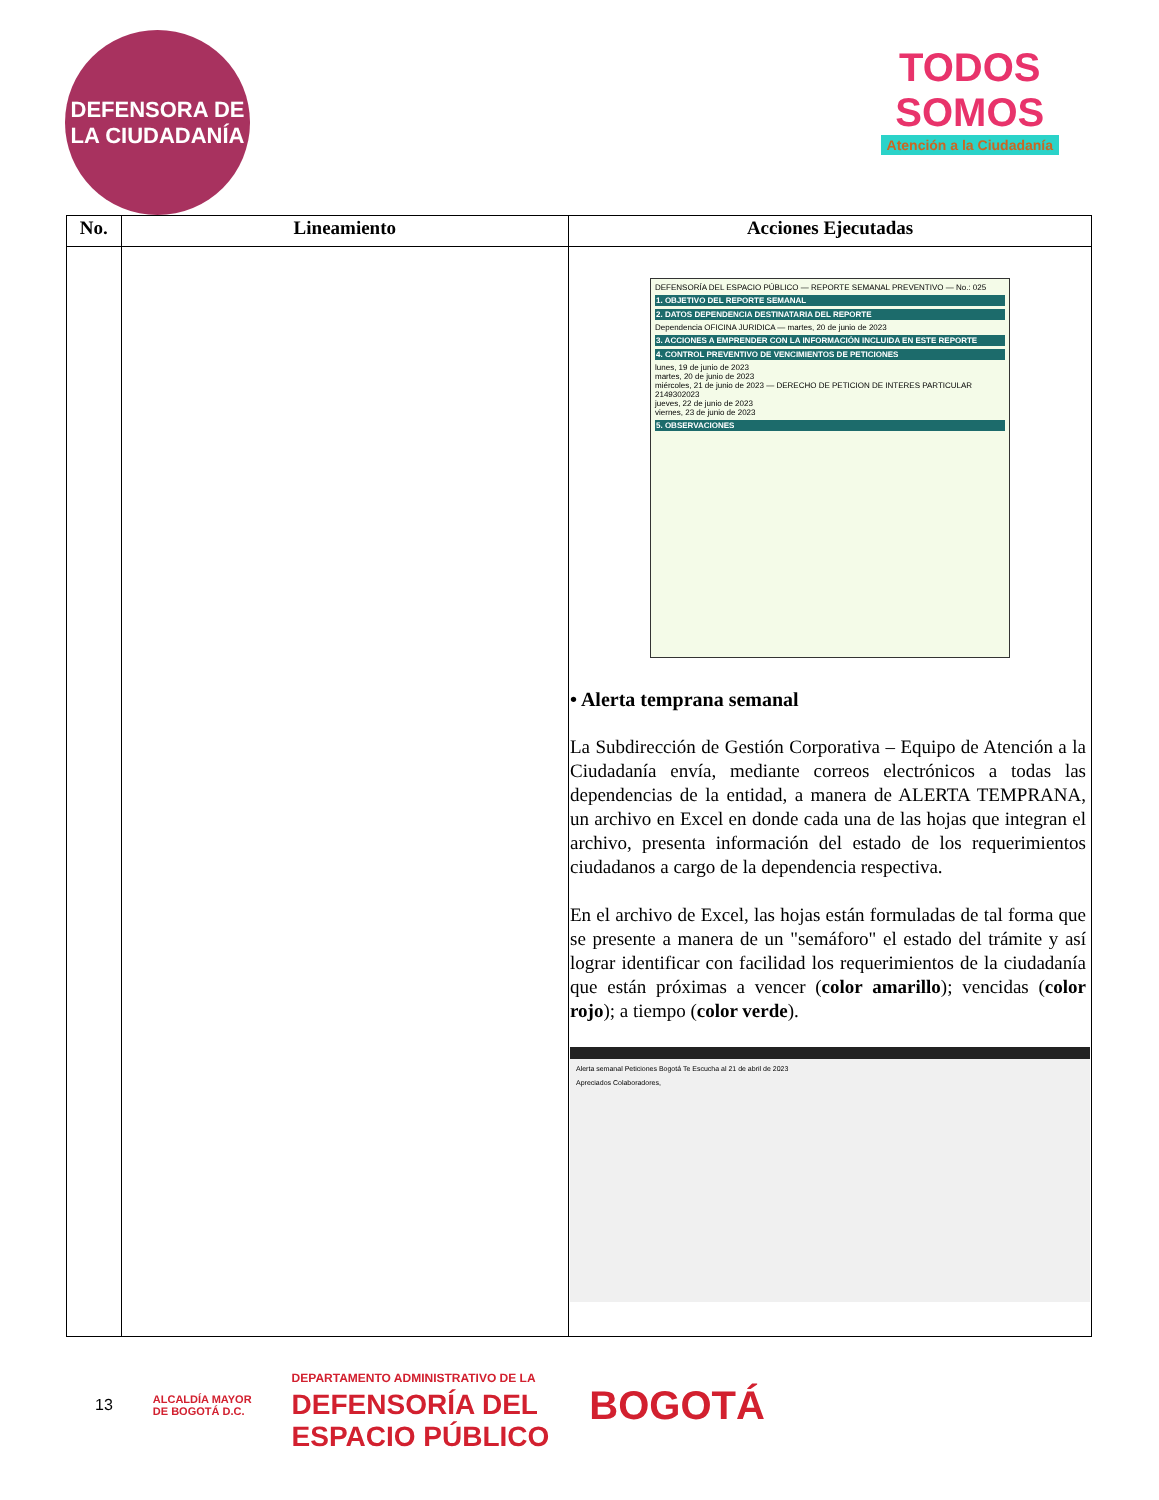DEFENSORA DE LA CIUDADANÍA
TODOS
SOMOS
Atención a la Ciudadanía
| No. | Lineamiento | Acciones Ejecutadas |
| --- | --- | --- |
| | | DEFENSORÍA DEL ESPACIO PÚBLICO — REPORTE SEMANAL PREVENTIVO — No.: 025 1. OBJETIVO DEL REPORTE SEMANAL 2. DATOS DEPENDENCIA DESTINATARIA DEL REPORTE Dependencia OFICINA JURIDICA — martes, 20 de junio de 2023 3. ACCIONES A EMPRENDER CON LA INFORMACIÓN INCLUIDA EN ESTE REPORTE 4. CONTROL PREVENTIVO DE VENCIMIENTOS DE PETICIONES lunes, 19 de junio de 2023 martes, 20 de junio de 2023 miércoles, 21 de junio de 2023 — DERECHO DE PETICION DE INTERES PARTICULAR 2149302023 jueves, 22 de junio de 2023 viernes, 23 de junio de 2023 5. OBSERVACIONES • Alerta temprana semanal La Subdirección de Gestión Corporativa – Equipo de Atención a la Ciudadanía envía, mediante correos electrónicos a todas las dependencias de la entidad, a manera de ALERTA TEMPRANA, un archivo en Excel en donde cada una de las hojas que integran el archivo, presenta información del estado de los requerimientos ciudadanos a cargo de la dependencia respectiva. En el archivo de Excel, las hojas están formuladas de tal forma que se presente a manera de un "semáforo" el estado del trámite y así lograr identificar con facilidad los requerimientos de la ciudadanía que están próximas a vencer ( color amarillo ); vencidas ( color rojo ); a tiempo ( color verde ). Alerta semanal Peticiones Bogotá Te Escucha al 21 de abril de 2023 Apreciados Colaboradores, |
13 ALCALDÍA MAYOR
DE BOGOTÁ D.C. DEPARTAMENTO ADMINISTRATIVO DE LA
DEFENSORÍA DEL
ESPACIO PÚBLICO BOGOTÁ